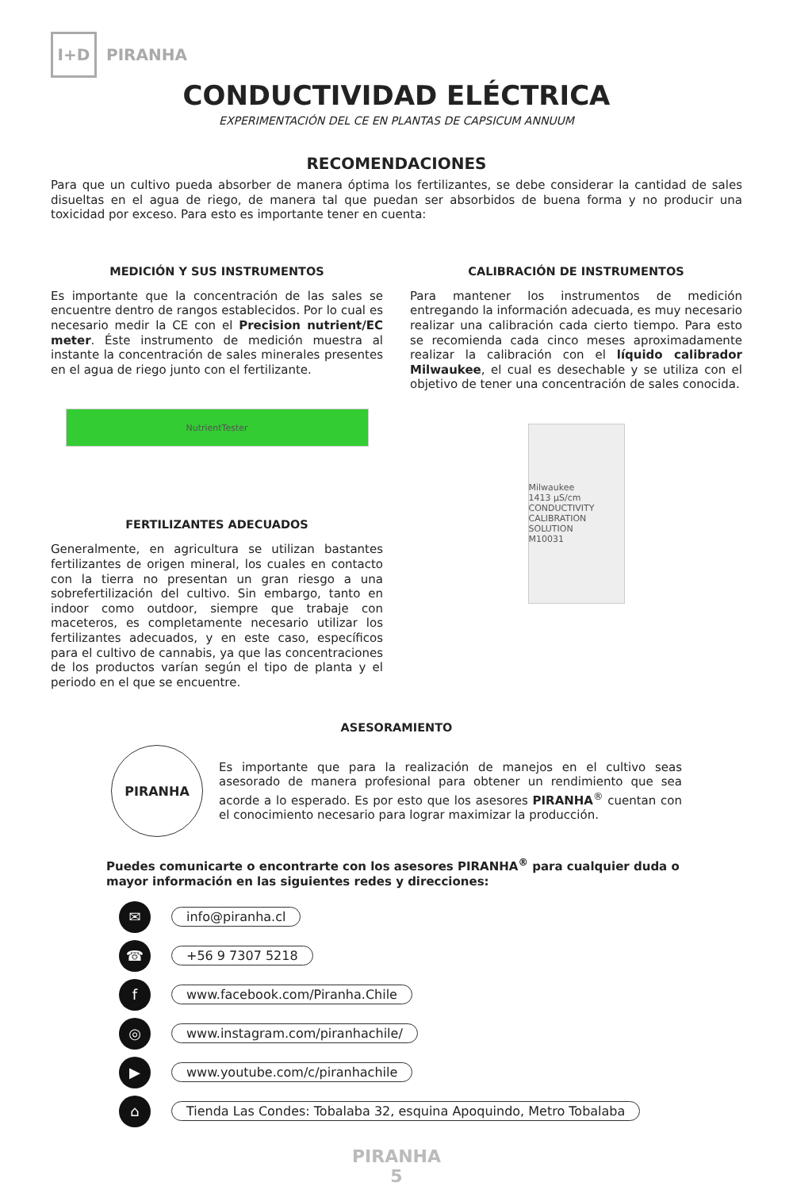I+D
PIRANHA
CONDUCTIVIDAD ELÉCTRICA
EXPERIMENTACIÓN DEL CE EN PLANTAS DE CAPSICUM ANNUUM
RECOMENDACIONES
Para que un cultivo pueda absorber de manera óptima los fertilizantes, se debe considerar la cantidad de sales disueltas en el agua de riego, de manera tal que puedan ser absorbidos de buena forma y no producir una toxicidad por exceso. Para esto es importante tener en cuenta:
MEDICIÓN Y SUS INSTRUMENTOS
Es importante que la concentración de las sales se encuentre dentro de rangos establecidos. Por lo cual es necesario medir la CE con el Precision nutrient/EC meter. Éste instrumento de medición muestra al instante la concentración de sales minerales presentes en el agua de riego junto con el fertilizante.
NutrientTester
FERTILIZANTES ADECUADOS
Generalmente, en agricultura se utilizan bastantes fertilizantes de origen mineral, los cuales en contacto con la tierra no presentan un gran riesgo a una sobrefertilización del cultivo. Sin embargo, tanto en indoor como outdoor, siempre que trabaje con maceteros, es completamente necesario utilizar los fertilizantes adecuados, y en este caso, específicos para el cultivo de cannabis, ya que las concentraciones de los productos varían según el tipo de planta y el periodo en el que se encuentre.
CALIBRACIÓN DE INSTRUMENTOS
Para mantener los instrumentos de medición entregando la información adecuada, es muy necesario realizar una calibración cada cierto tiempo. Para esto se recomienda cada cinco meses aproximadamente realizar la calibración con el líquido calibrador Milwaukee, el cual es desechable y se utiliza con el objetivo de tener una concentración de sales conocida.
Milwaukee
1413 µS/cm
CONDUCTIVITY CALIBRATION SOLUTION
M10031
ASESORAMIENTO
PIRANHA
Es importante que para la realización de manejos en el cultivo seas asesorado de manera profesional para obtener un rendimiento que sea acorde a lo esperado. Es por esto que los asesores PIRANHA<sup>®</sup> cuentan con el conocimiento necesario para lograr maximizar la producción.
Puedes comunicarte o encontrarte con los asesores PIRANHA<sup>®</sup> para cualquier duda o mayor información en las siguientes redes y direcciones:
✉
info@piranha.cl
☎
+56 9 7307 5218
f
www.facebook.com/Piranha.Chile
◎
www.instagram.com/piranhachile/
▶
www.youtube.com/c/piranhachile
⌂
Tienda Las Condes: Tobalaba 32, esquina Apoquindo, Metro Tobalaba
PIRANHA
5